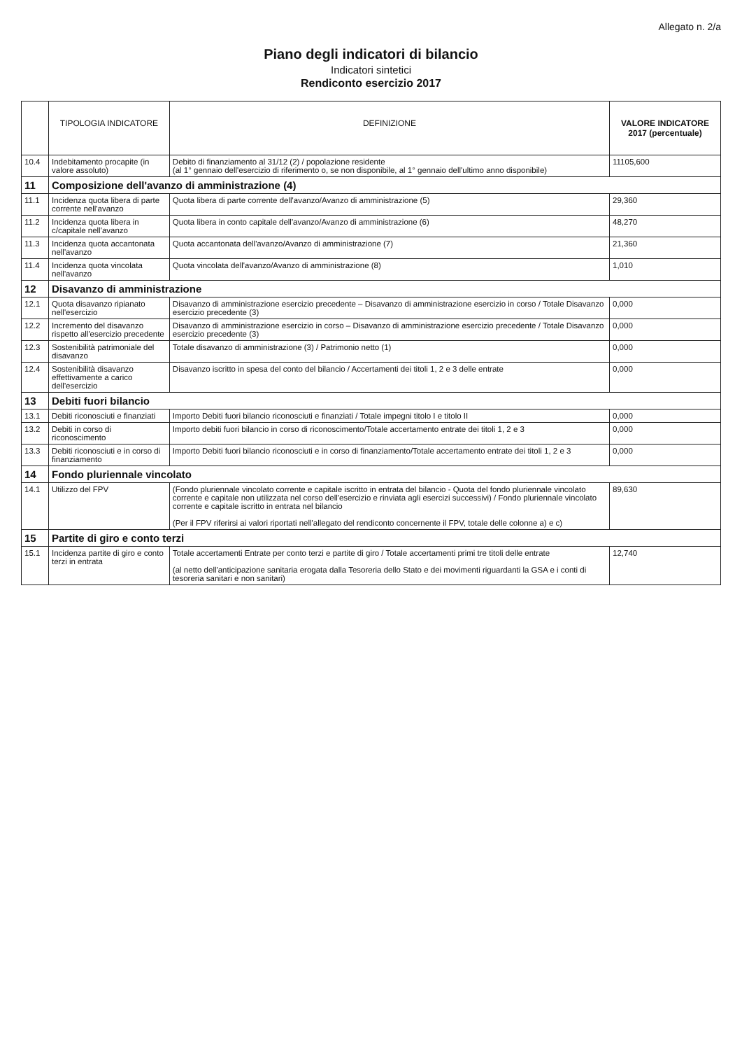Allegato n. 2/a
Piano degli indicatori di bilancio
Indicatori sintetici
Rendiconto esercizio 2017
| | TIPOLOGIA INDICATORE | DEFINIZIONE | VALORE INDICATORE 2017 (percentuale) |
| --- | --- | --- | --- |
| 10.4 | Indebitamento procapite (in valore assoluto) | Debito di finanziamento al 31/12 (2) / popolazione residente (al 1° gennaio dell'esercizio di riferimento o, se non disponibile, al 1° gennaio dell'ultimo anno disponibile) | 11105,600 |
| 11 | Composizione dell'avanzo di amministrazione (4) | | |
| 11.1 | Incidenza quota libera di parte corrente nell'avanzo | Quota libera di parte corrente dell'avanzo/Avanzo di amministrazione (5) | 29,360 |
| 11.2 | Incidenza quota libera in c/capitale nell'avanzo | Quota libera in conto capitale dell'avanzo/Avanzo di amministrazione (6) | 48,270 |
| 11.3 | Incidenza quota accantonata nell'avanzo | Quota accantonata dell'avanzo/Avanzo di amministrazione (7) | 21,360 |
| 11.4 | Incidenza quota vincolata nell'avanzo | Quota vincolata dell'avanzo/Avanzo di amministrazione (8) | 1,010 |
| 12 | Disavanzo di amministrazione | | |
| 12.1 | Quota disavanzo ripianato nell'esercizio | Disavanzo di amministrazione esercizio precedente – Disavanzo di amministrazione esercizio in corso / Totale Disavanzo esercizio precedente (3) | 0,000 |
| 12.2 | Incremento del disavanzo rispetto all'esercizio precedente | Disavanzo di amministrazione esercizio in corso – Disavanzo di amministrazione esercizio precedente / Totale Disavanzo esercizio precedente (3) | 0,000 |
| 12.3 | Sostenibilità patrimoniale del disavanzo | Totale disavanzo di amministrazione (3) / Patrimonio netto (1) | 0,000 |
| 12.4 | Sostenibilità disavanzo effettivamente a carico dell'esercizio | Disavanzo iscritto in spesa del conto del bilancio / Accertamenti dei titoli 1, 2 e 3 delle entrate | 0,000 |
| 13 | Debiti fuori bilancio | | |
| 13.1 | Debiti riconosciuti e finanziati | Importo Debiti fuori bilancio riconosciuti e finanziati / Totale impegni titolo I e titolo II | 0,000 |
| 13.2 | Debiti in corso di riconoscimento | Importo debiti fuori bilancio in corso di riconoscimento/Totale accertamento entrate dei titoli 1, 2 e 3 | 0,000 |
| 13.3 | Debiti riconosciuti e in corso di finanziamento | Importo Debiti fuori bilancio riconosciuti e in corso di finanziamento/Totale accertamento entrate dei titoli 1, 2 e 3 | 0,000 |
| 14 | Fondo pluriennale vincolato | | |
| 14.1 | Utilizzo del FPV | (Fondo pluriennale vincolato corrente e capitale iscritto in entrata del bilancio - Quota del fondo pluriennale vincolato corrente e capitale non utilizzata nel corso dell'esercizio e rinviata agli esercizi successivi) / Fondo pluriennale vincolato corrente e capitale iscritto in entrata nel bilancio (Per il FPV riferirsi ai valori riportati nell'allegato del rendiconto concernente il FPV, totale delle colonne a) e c) | 89,630 |
| 15 | Partite di giro e conto terzi | | |
| 15.1 | Incidenza partite di giro e conto terzi in entrata | Totale accertamenti Entrate per conto terzi e partite di giro / Totale accertamenti primi tre titoli delle entrate (al netto dell'anticipazione sanitaria erogata dalla Tesoreria dello Stato e dei movimenti riguardanti la GSA e i conti di tesoreria sanitari e non sanitari) | 12,740 |